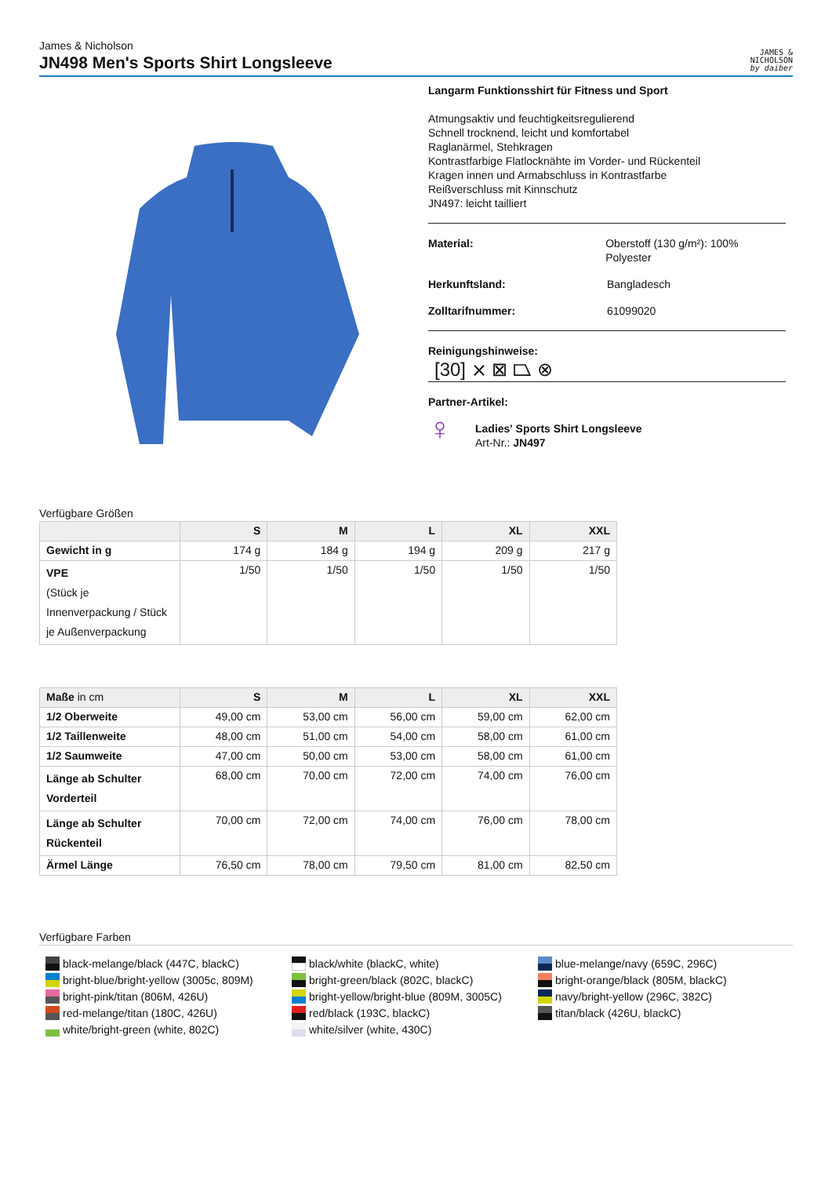James & Nicholson
JN498 Men's Sports Shirt Longsleeve
JAMES &
NICHOLSON
by daiber
Langarm Funktionsshirt für Fitness und Sport
Atmungsaktiv und feuchtigkeitsregulierend
Schnell trocknend, leicht und komfortabel
Raglanärmel, Stehkragen
Kontrastfarbige Flatlocknähte im Vorder- und Rückenteil
Kragen innen und Armabschluss in Kontrastfarbe
Reißverschluss mit Kinnschutz
JN497: leicht tailliert
Material: Oberstoff (130 g/m²): 100% Polyester
Herkunftsland: Bangladesch
Zolltarifnummer: 61099020
Reinigungshinweise:
[30] ⨯ ⊠ ⏢ ⊗
Partner-Artikel:
♀
Ladies' Sports Shirt Longsleeve
Art-Nr.: JN497
Verfügbare Größen
| | S | M | L | XL | XXL |
| --- | --- | --- | --- | --- | --- |
| Gewicht in g | 174 g | 184 g | 194 g | 209 g | 217 g |
| VPE (Stück je Innenverpackung / Stück je Außenverpackung | 1/50 | 1/50 | 1/50 | 1/50 | 1/50 |
| Maße in cm | S | M | L | XL | XXL |
| --- | --- | --- | --- | --- | --- |
| 1/2 Oberweite | 49,00 cm | 53,00 cm | 56,00 cm | 59,00 cm | 62,00 cm |
| 1/2 Taillenweite | 48,00 cm | 51,00 cm | 54,00 cm | 58,00 cm | 61,00 cm |
| 1/2 Saumweite | 47,00 cm | 50,00 cm | 53,00 cm | 58,00 cm | 61,00 cm |
| Länge ab Schulter Vorderteil | 68,00 cm | 70,00 cm | 72,00 cm | 74,00 cm | 76,00 cm |
| Länge ab Schulter Rückenteil | 70,00 cm | 72,00 cm | 74,00 cm | 76,00 cm | 78,00 cm |
| Ärmel Länge | 76,50 cm | 78,00 cm | 79,50 cm | 81,00 cm | 82,50 cm |
Verfügbare Farben
black-melange/black (447C, blackC)
black/white (blackC, white)
blue-melange/navy (659C, 296C)
bright-blue/bright-yellow (3005c, 809M)
bright-green/black (802C, blackC)
bright-orange/black (805M, blackC)
bright-pink/titan (806M, 426U)
bright-yellow/bright-blue (809M, 3005C)
navy/bright-yellow (296C, 382C)
red-melange/titan (180C, 426U)
red/black (193C, blackC)
titan/black (426U, blackC)
white/bright-green (white, 802C)
white/silver (white, 430C)